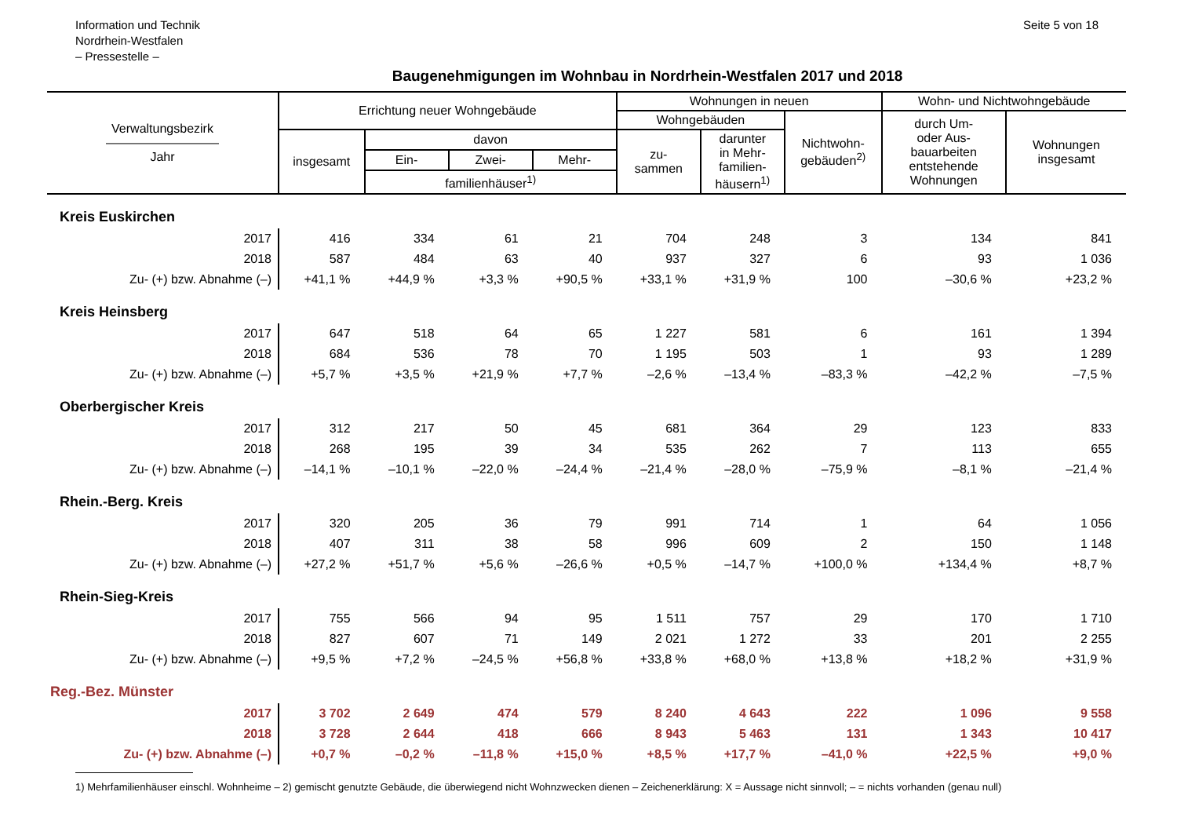Information und Technik
Nordrhein-Westfalen
– Pressestelle –
Seite 5 von 18
Baugenehmigungen im Wohnbau in Nordrhein-Westfalen 2017 und 2018
| Verwaltungsbezirk ————————— Jahr | Errichtung neuer Wohngebäude | | | | Wohnungen in neuen | | | Wohn- und Nichtwohngebäude | |
| --- | --- | --- | --- | --- | --- | --- | --- | --- | --- |
| | | | | | Wohngebäuden | | Nichtwohn- gebäuden<sup>2)</sup> | durch Um- oder Aus- bauarbeiten entstehende Wohnungen | Wohnungen insgesamt |
| | insgesamt | davon | | | zu- sammen | darunter in Mehr- familien- häusern<sup>1)</sup> | | | |
| | | Ein- | Zwei- | Mehr- | | | | | |
| | | familienhäuser<sup>1)</sup> | | | | | | | |
| Kreis Euskirchen | | | | | | | | | |
| 2017 | 416 | 334 | 61 | 21 | 704 | 248 | 3 | 134 | 841 |
| 2018 | 587 | 484 | 63 | 40 | 937 | 327 | 6 | 93 | 1 036 |
| Zu- (+) bzw. Abnahme (–) | +41,1 % | +44,9 % | +3,3 % | +90,5 % | +33,1 % | +31,9 % | 100 | –30,6 % | +23,2 % |
| Kreis Heinsberg | | | | | | | | | |
| 2017 | 647 | 518 | 64 | 65 | 1 227 | 581 | 6 | 161 | 1 394 |
| 2018 | 684 | 536 | 78 | 70 | 1 195 | 503 | 1 | 93 | 1 289 |
| Zu- (+) bzw. Abnahme (–) | +5,7 % | +3,5 % | +21,9 % | +7,7 % | –2,6 % | –13,4 % | –83,3 % | –42,2 % | –7,5 % |
| Oberbergischer Kreis | | | | | | | | | |
| 2017 | 312 | 217 | 50 | 45 | 681 | 364 | 29 | 123 | 833 |
| 2018 | 268 | 195 | 39 | 34 | 535 | 262 | 7 | 113 | 655 |
| Zu- (+) bzw. Abnahme (–) | –14,1 % | –10,1 % | –22,0 % | –24,4 % | –21,4 % | –28,0 % | –75,9 % | –8,1 % | –21,4 % |
| Rhein.-Berg. Kreis | | | | | | | | | |
| 2017 | 320 | 205 | 36 | 79 | 991 | 714 | 1 | 64 | 1 056 |
| 2018 | 407 | 311 | 38 | 58 | 996 | 609 | 2 | 150 | 1 148 |
| Zu- (+) bzw. Abnahme (–) | +27,2 % | +51,7 % | +5,6 % | –26,6 % | +0,5 % | –14,7 % | +100,0 % | +134,4 % | +8,7 % |
| Rhein-Sieg-Kreis | | | | | | | | | |
| 2017 | 755 | 566 | 94 | 95 | 1 511 | 757 | 29 | 170 | 1 710 |
| 2018 | 827 | 607 | 71 | 149 | 2 021 | 1 272 | 33 | 201 | 2 255 |
| Zu- (+) bzw. Abnahme (–) | +9,5 % | +7,2 % | –24,5 % | +56,8 % | +33,8 % | +68,0 % | +13,8 % | +18,2 % | +31,9 % |
| Reg.-Bez. Münster | | | | | | | | | |
| 2017 | 3 702 | 2 649 | 474 | 579 | 8 240 | 4 643 | 222 | 1 096 | 9 558 |
| 2018 | 3 728 | 2 644 | 418 | 666 | 8 943 | 5 463 | 131 | 1 343 | 10 417 |
| Zu- (+) bzw. Abnahme (–) | +0,7 % | –0,2 % | –11,8 % | +15,0 % | +8,5 % | +17,7 % | –41,0 % | +22,5 % | +9,0 % |
1) Mehrfamilienhäuser einschl. Wohnheime – 2) gemischt genutzte Gebäude, die überwiegend nicht Wohnzwecken dienen – Zeichenerklärung: X = Aussage nicht sinnvoll; – = nichts vorhanden (genau null)